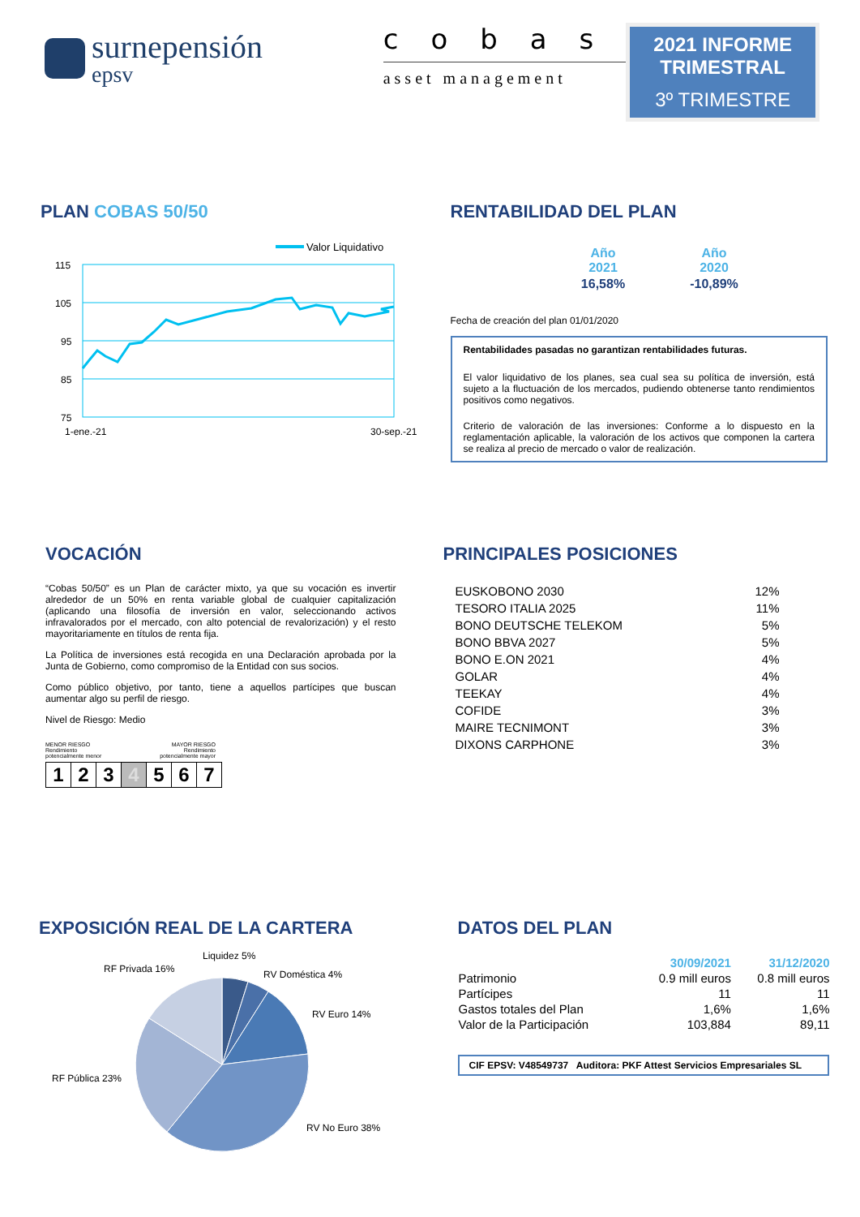surnepensión
epsv
cobas
asset management
2021 INFORME TRIMESTRAL
3º TRIMESTRE
PLAN COBAS 50/50
Valor Liquidativo
115
105
95
85
75
1-ene.-21
30-sep.-21
RENTABILIDAD DEL PLAN
| Año 2021 | Año 2020 |
| --- | --- |
| 16,58% | -10,89% |
Fecha de creación del plan 01/01/2020
Rentabilidades pasadas no garantizan rentabilidades futuras.
El valor liquidativo de los planes, sea cual sea su política de inversión, está sujeto a la fluctuación de los mercados, pudiendo obtenerse tanto rendimientos positivos como negativos.
Criterio de valoración de las inversiones: Conforme a lo dispuesto en la reglamentación aplicable, la valoración de los activos que componen la cartera se realiza al precio de mercado o valor de realización.
VOCACIÓN
“Cobas 50/50” es un Plan de carácter mixto, ya que su vocación es invertir alrededor de un 50% en renta variable global de cualquier capitalización (aplicando una filosofía de inversión en valor, seleccionando activos infravalorados por el mercado, con alto potencial de revalorización) y el resto mayoritariamente en títulos de renta fija.
La Política de inversiones está recogida en una Declaración aprobada por la Junta de Gobierno, como compromiso de la Entidad con sus socios.
Como público objetivo, por tanto, tiene a aquellos partícipes que buscan aumentar algo su perfil de riesgo.
Nivel de Riesgo: Medio
MENOR RIESGO
Rendimiento
potencialmente menor
MAYOR RIESGO
Rendimiento
potencialmente mayor
| 1 | 2 | 3 | 4 | 5 | 6 | 7 |
PRINCIPALES POSICIONES
| EUSKOBONO 2030 | 12% |
| TESORO ITALIA 2025 | 11% |
| BONO DEUTSCHE TELEKOM | 5% |
| BONO BBVA 2027 | 5% |
| BONO E.ON 2021 | 4% |
| GOLAR | 4% |
| TEEKAY | 4% |
| COFIDE | 3% |
| MAIRE TECNIMONT | 3% |
| DIXONS CARPHONE | 3% |
EXPOSICIÓN REAL DE LA CARTERA
Liquidez 5%
RF Privada 16%
RV Doméstica 4%
RV Euro 14%
RF Pública 23%
RV No Euro 38%
DATOS DEL PLAN
| | 30/09/2021 | 31/12/2020 |
| --- | --- | --- |
| Patrimonio | 0.9 mill euros | 0.8 mill euros |
| Partícipes | 11 | 11 |
| Gastos totales del Plan | 1,6% | 1,6% |
| Valor de la Participación | 103,884 | 89,11 |
CIF EPSV: V48549737 Auditora: PKF Attest Servicios Empresariales SL